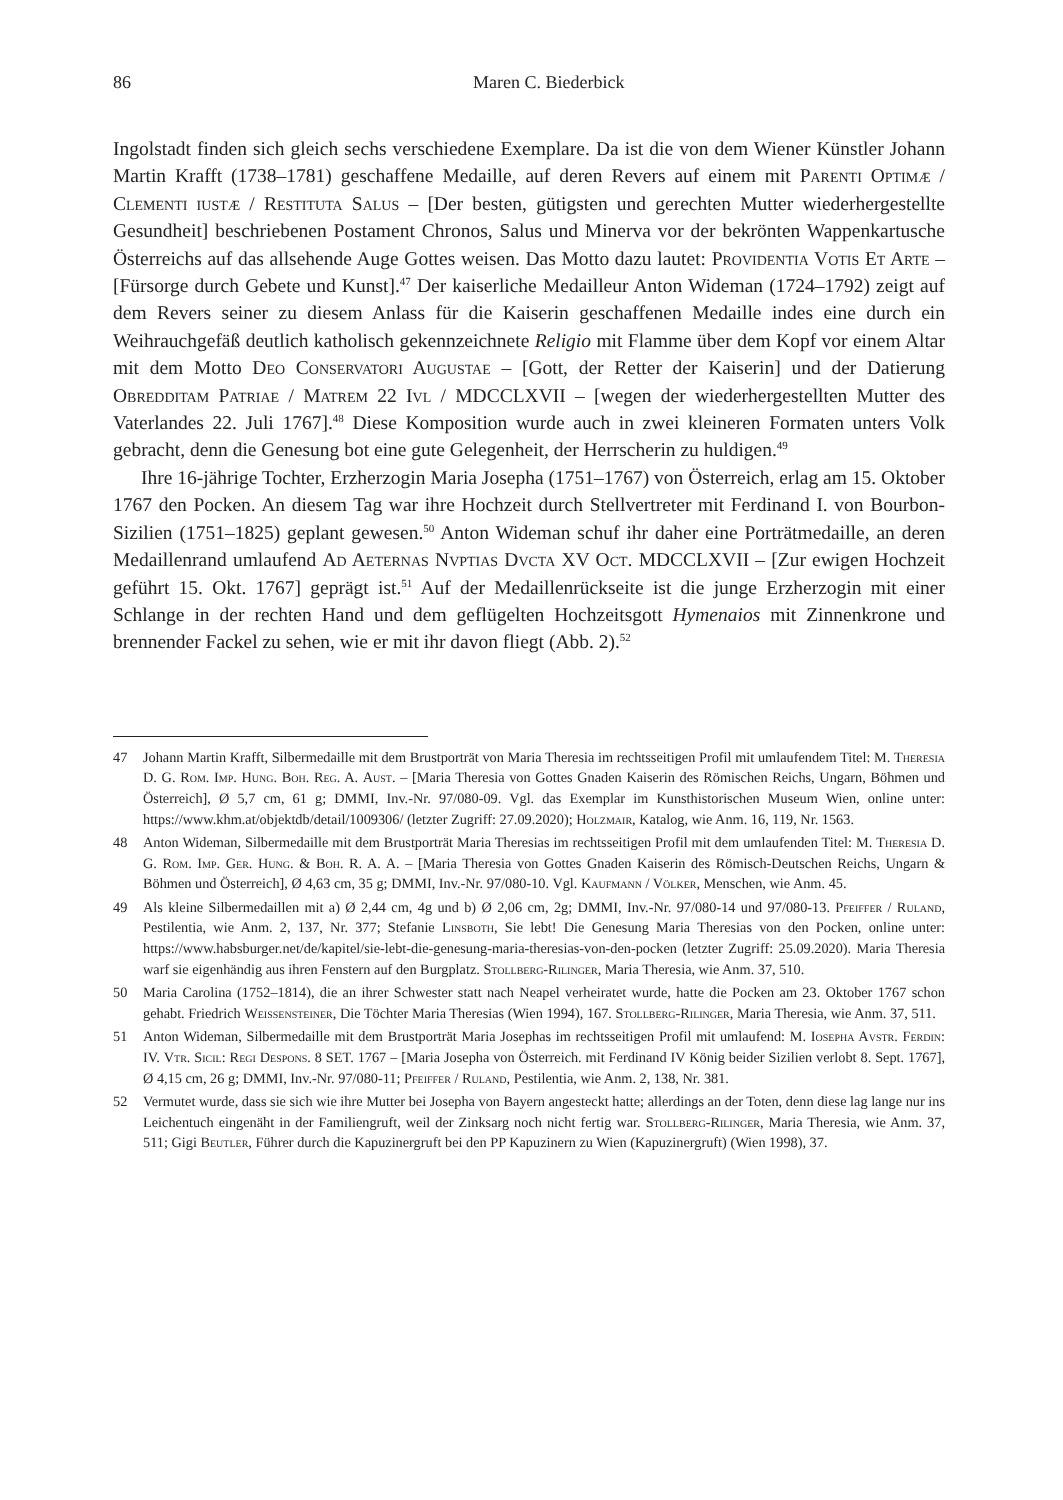86 Maren C. Biederbick
Ingolstadt finden sich gleich sechs verschiedene Exemplare. Da ist die von dem Wiener Künstler Johann Martin Krafft (1738–1781) geschaffene Medaille, auf deren Revers auf einem mit Parenti Optimæ / Clementi iustæ / Restituta Salus – [Der besten, gütigsten und gerechten Mutter wiederhergestellte Gesundheit] beschriebenen Postament Chronos, Salus und Minerva vor der bekrönten Wappenkartusche Österreichs auf das allsehende Auge Gottes weisen. Das Motto dazu lautet: Providentia Votis Et Arte – [Fürsorge durch Gebete und Kunst].<sup>47</sup> Der kaiserliche Medailleur Anton Wideman (1724–1792) zeigt auf dem Revers seiner zu diesem Anlass für die Kaiserin geschaffenen Medaille indes eine durch ein Weihrauchgefäß deutlich katholisch gekennzeichnete Religio mit Flamme über dem Kopf vor einem Altar mit dem Motto Deo Conservatori Augustae – [Gott, der Retter der Kaiserin] und der Datierung Obredditam Patriae / Matrem 22 Ivl / MDCCLXVII – [wegen der wiederhergestellten Mutter des Vaterlandes 22. Juli 1767].<sup>48</sup> Diese Komposition wurde auch in zwei kleineren Formaten unters Volk gebracht, denn die Genesung bot eine gute Gelegenheit, der Herrscherin zu huldigen.<sup>49</sup>
Ihre 16-jährige Tochter, Erzherzogin Maria Josepha (1751–1767) von Österreich, erlag am 15. Oktober 1767 den Pocken. An diesem Tag war ihre Hochzeit durch Stellvertreter mit Ferdinand I. von Bourbon-Sizilien (1751–1825) geplant gewesen.<sup>50</sup> Anton Wideman schuf ihr daher eine Porträtmedaille, an deren Medaillenrand umlaufend Ad Aeternas Nvptias Dvcta XV Oct. MDCCLXVII – [Zur ewigen Hochzeit geführt 15. Okt. 1767] geprägt ist.<sup>51</sup> Auf der Medaillenrückseite ist die junge Erzherzogin mit einer Schlange in der rechten Hand und dem geflügelten Hochzeitsgott Hymenaios mit Zinnenkrone und brennender Fackel zu sehen, wie er mit ihr davon fliegt (Abb. 2).<sup>52</sup>
47 Johann Martin Krafft, Silbermedaille mit dem Brustporträt von Maria Theresia im rechtsseitigen Profil mit umlaufendem Titel: M. Theresia D. G. Rom. Imp. Hung. Boh. Reg. A. Aust. – [Maria Theresia von Gottes Gnaden Kaiserin des Römischen Reichs, Ungarn, Böhmen und Österreich], Ø 5,7 cm, 61 g; DMMI, Inv.-Nr. 97/080-09. Vgl. das Exemplar im Kunsthistorischen Museum Wien, online unter: https://www.khm.at/objektdb/detail/1009306/ (letzter Zugriff: 27.09.2020); Holzmair, Katalog, wie Anm. 16, 119, Nr. 1563.
48 Anton Wideman, Silbermedaille mit dem Brustporträt Maria Theresias im rechtsseitigen Profil mit dem umlaufenden Titel: M. Theresia D. G. Rom. Imp. Ger. Hung. & Boh. R. A. A. – [Maria Theresia von Gottes Gnaden Kaiserin des Römisch-Deutschen Reichs, Ungarn & Böhmen und Österreich], Ø 4,63 cm, 35 g; DMMI, Inv.-Nr. 97/080-10. Vgl. Kaufmann / Völker, Menschen, wie Anm. 45.
49 Als kleine Silbermedaillen mit a) Ø 2,44 cm, 4g und b) Ø 2,06 cm, 2g; DMMI, Inv.-Nr. 97/080-14 und 97/080-13. Pfeiffer / Ruland, Pestilentia, wie Anm. 2, 137, Nr. 377; Stefanie Linsboth, Sie lebt! Die Genesung Maria Theresias von den Pocken, online unter: https://www.habsburger.net/de/kapitel/sie-lebt-die-genesung-maria-theresias-von-den-pocken (letzter Zugriff: 25.09.2020). Maria Theresia warf sie eigenhändig aus ihren Fenstern auf den Burgplatz. Stollberg-Rilinger, Maria Theresia, wie Anm. 37, 510.
50 Maria Carolina (1752–1814), die an ihrer Schwester statt nach Neapel verheiratet wurde, hatte die Pocken am 23. Oktober 1767 schon gehabt. Friedrich Weissensteiner, Die Töchter Maria Theresias (Wien 1994), 167. Stollberg-Rilinger, Maria Theresia, wie Anm. 37, 511.
51 Anton Wideman, Silbermedaille mit dem Brustporträt Maria Josephas im rechtsseitigen Profil mit umlaufend: M. Iosepha Avstr. Ferdin: IV. Vtr. Sicil: Regi Despons. 8 SET. 1767 – [Maria Josepha von Österreich. mit Ferdinand IV König beider Sizilien verlobt 8. Sept. 1767], Ø 4,15 cm, 26 g; DMMI, Inv.-Nr. 97/080-11; Pfeiffer / Ruland, Pestilentia, wie Anm. 2, 138, Nr. 381.
52 Vermutet wurde, dass sie sich wie ihre Mutter bei Josepha von Bayern angesteckt hatte; allerdings an der Toten, denn diese lag lange nur ins Leichentuch eingenäht in der Familiengruft, weil der Zinksarg noch nicht fertig war. Stollberg-Rilinger, Maria Theresia, wie Anm. 37, 511; Gigi Beutler, Führer durch die Kapuzinergruft bei den PP Kapuzinern zu Wien (Kapuzinergruft) (Wien 1998), 37.